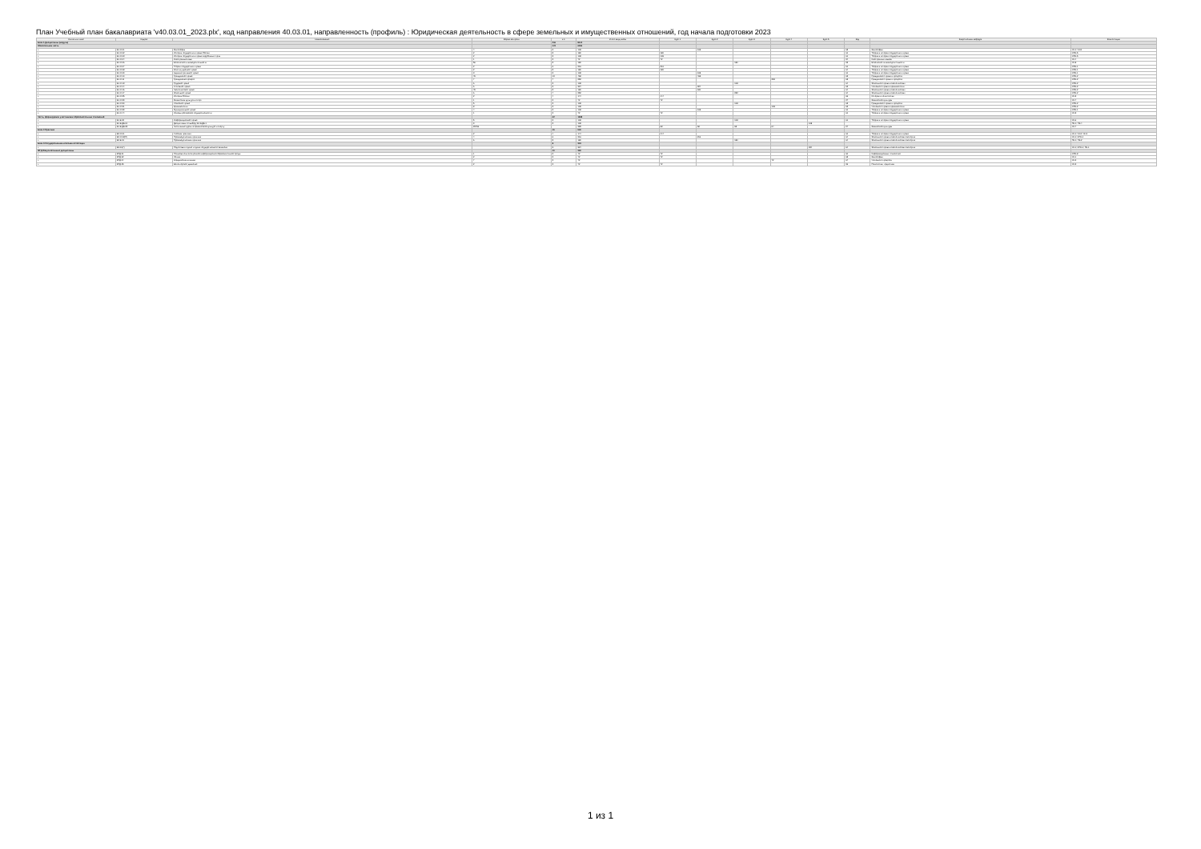План Учебный план бакалавриата 'v40.03.01_2023.plx', код направления 40.03.01, направленность (профиль) : Юридическая деятельность в сфере земельных и имущественных отношений, год начала подготовки 2023
| Считать в плане | Индекс | Наименование | Форма контроля | з.е. | Итого акад.часов | Курс 1 | Курс 2 | Курс 3 | Курс 4 | Курс 5 | Код | Закрепленная кафедра | Компетенции |
| --- | --- | --- | --- | --- | --- | --- | --- | --- | --- | --- | --- | --- | --- |
| Блок 1.Дисциплины (модули) | | | | 216 | 8112 | | | | | | | | |
| Обязательная часть | | | | 174 | 6264 | | | | | | | | |
| + | Б1.О.01 | Философия | 4 | 3 | 108 | | 108 | | | | 65 | Философии | УК-1; УК-5 |
| + | Б1.О.02 | История государства и права России | 2 | 5 | 180 | 180 | | | | | 61 | Теории и истории государства и права | ОПК-5 |
| + | Б1.О.03 | История государства и права зарубежных стран | 2 | 3 | 108 | 108 | | | | | 61 | Теории и истории государства и права | ОПК-5 |
| + | Б1.О.04 | Иностранный язык | 1 | 2 | 72 | 72 | | | | | 34 | Иностранных языков | УК-4 |
| + | Б1.О.06 | Безопасность жизнедеятельности | 56 | 5 | 180 | | | 180 | | | 32 | Безопасности жизнедеятельности | УК-8 |
| + | Б1.О.07 | Теория государства и права | 2 | 6 | 216 | 216 | | | | | 61 | Теории и истории государства и права | ОПК-1 |
| + | Б1.О.08 | Конституционное право | 2 | 5 | 180 | 180 | | | | | 64 | Теории и истории государства и права | ОПК-1 |
| + | Б1.О.09 | Административное право | 3 | 3 | 108 | | 108 | | | | 61 | Теории и истории государства и права | ОПК-1 |
| + | Б1.О.10 | Гражданское право | 45 | 13 | 468 | | 468 | | | | 63 | Гражданского права и процесса | ОПК-2 |
| + | Б1.О.11 | Гражданский процесс | 7 | 7 | 252 | | | | 252 | | 63 | Гражданского права и процесса | ОПК-2 |
| + | Б1.О.13 | Трудовое право | 6 | 3 | 108 | | | 108 | | | 64 | Земельного права и экологических | ОПК-2 |
| + | Б1.О.14 | Уголовное право | 6 | 9 | 324 | | 324 | | | | 62 | Уголовного права и криминологии | ОПК-2 |
| + | Б1.О.16 | Экологическое право | 45 | 5 | 180 | | 180 | | | | 64 | Земельного права и экологических | ОПК-2 |
| + | Б1.О.17 | Земельное право | 6 | 7 | 252 | | | 252 | | | 64 | Земельного права и экологических | ОПК-2 |
| + | Б1.О.25 | История России | 2 | 4 | 144 | 144 | | | | | 66 | Истории и политологии | УК-5 |
| + | Б1.О.29 | Физическая культура и спорт | 1 | 2 | 72 | 72 | | | | | 27 | Физической культуры | УК-7 |
| + | Б1.О.30 | Семейное право | 5 | 3 | 108 | | | 108 | | | 63 | Гражданского права и процесса | ОПК-2 |
| + | Б1.О.31 | Криминология | 8 | 3 | 108 | | | | 108 | | 62 | Уголовного права и криминологии | ОПК-2 |
| + | Б1.О.39 | Муниципальное право | 4 | 3 | 108 | | 108 | | | | 61 | Теории и истории государства и права | ОПК-1 |
| + | Б1.О.44 | Основы российской государственности | 1 | 2 | 72 | 72 | | | | | 61 | Теории и истории государства и права | УК-5 |
| Часть, формируемая участниками образовательных отношений | | | | 42 | 1848 | | | | | | | | |
| + | Б1.В.02 | Информационное право | 5 | 3 | 108 | | | 108 | | | 61 | Теории и истории государства и права | УК-6 |
| + | Б1.В.ДВ.01 | Дисциплины по выбору Б1.В.ДВ.1 | 9 | 3 | 108 | | | | | 108 | | | ПК-1; ПК-4 |
| + | Б1.В.ДВ.05 | Элективные курсы по физической культуре и спорту | 23456 | | 328 | 68 | 68 | 68 | 64 | | 27 | Физической культуры | УК-7 |
| Блок 2.Практика | | | | 15 | 540 | | | | | | | | |
| + | Б2.О.01 | Учебная практика | 2 | 4 | 144 | 144 | | | | | 61 | Теории и истории государства и права | УК-1; УК-2; УК-3 |
| + | Б2.О.02(П) | Производственная практика | 4 | 6 | 216 | | 216 | | | | 64 | Земельного права и экологических экспертиз | УК-1; ОПК-1 |
| + | Б2.В.01 | Производственная практика | 6 | 5 | 180 | | | 180 | | | 64 | Земельного права и экологических экспертиз | ПК-1; ПК-2 |
| Блок 3.Государственная итоговая аттестация | | | | 9 | 324 | | | | | | | | |
| + | Б3.01(Г) | Подготовка к сдаче и сдача государственного экзамена | | 9 | 324 | | | | | 324 | 64 | Земельного права и экологических экспертиз | УК-1; ОПК-1; ПК-1 |
| ФТД.Факультативные дисциплины | | | | 10 | 360 | | | | | | | | |
| + | ФТД.01 | Пользователь электронной информационно-образовательной среды | 1 | 2 | 72 | 72 | | | | | 60 | Информационных технологий | ОПК-8 |
| + | ФТД.02 | Логика | 2 | 2 | 72 | 72 | | | | | 65 | Философии | УК-1 |
| + | ФТД.04 | Юридическая клиника | 7 | 2 | 72 | | | | 72 | | 67 | Уголовного процесса | УК-2 |
| + | ФТД.05 | Волонтерское движение | 2 | 2 | 72 | 72 | | | | | 36 | Психологии, педагогики | УК-3 |
1 из 1